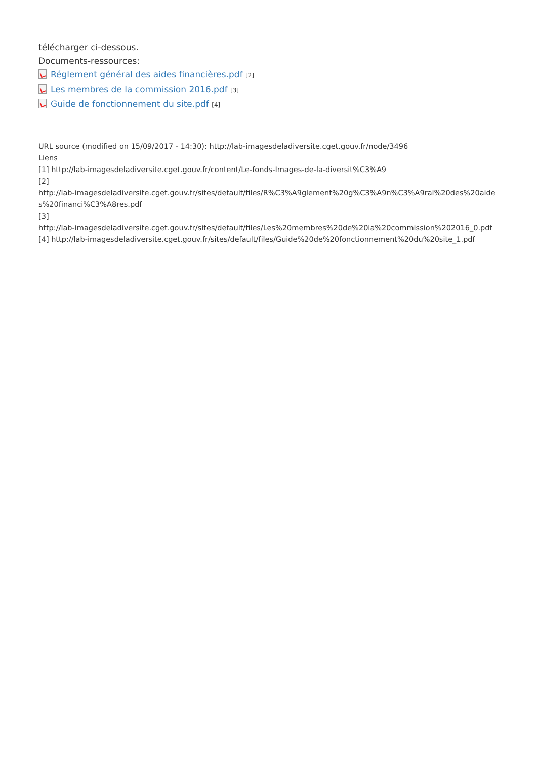télécharger ci-dessous.
Documents-ressources:
Réglement général des aides financières.pdf [2]
Les membres de la commission 2016.pdf [3]
Guide de fonctionnement du site.pdf [4]
URL source (modified on 15/09/2017 - 14:30): http://lab-imagesdeladiversite.cget.gouv.fr/node/3496
Liens
[1] http://lab-imagesdeladiversite.cget.gouv.fr/content/Le-fonds-Images-de-la-diversit%C3%A9
[2]
http://lab-imagesdeladiversite.cget.gouv.fr/sites/default/files/R%C3%A9glement%20g%C3%A9n%C3%A9ral%20des%20aides%20financi%C3%A8res.pdf
[3]
http://lab-imagesdeladiversite.cget.gouv.fr/sites/default/files/Les%20membres%20de%20la%20commission%202016_0.pdf
[4] http://lab-imagesdeladiversite.cget.gouv.fr/sites/default/files/Guide%20de%20fonctionnement%20du%20site_1.pdf